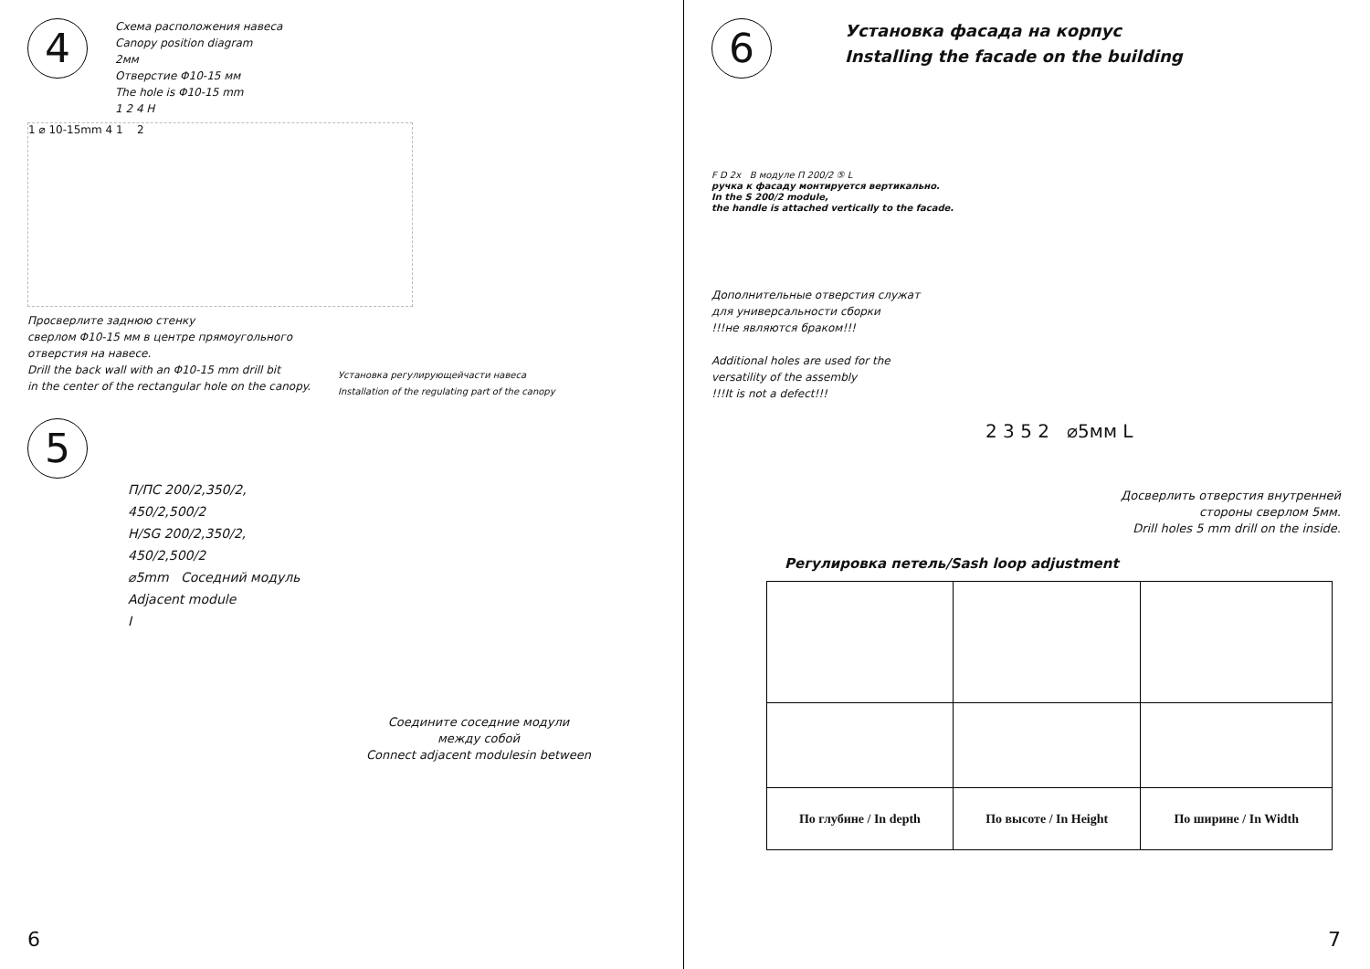4
Схема расположения навеса
Canopy position diagram
2мм
Отверстие Φ10-15 мм
The hole is Φ10-15 mm
1 2 4 H
1 ⌀ 10-15mm 4 1 2
Просверлите заднюю стенку
сверлом Φ10-15 мм в центре прямоугольного
отверстия на навесе.
Drill the back wall with an Φ10-15 mm drill bit
in the center of the rectangular hole on the canopy.
Установка регулирующейчасти навеса
Installation of the regulating part of the canopy
5
П/ПС 200/2,350/2,
450/2,500/2
H/SG 200/2,350/2,
450/2,500/2
⌀5mm Соседний модуль
Adjacent module
I
Соедините соседние модули
между собой
Connect adjacent modulesin between
6
6
Установка фасада на корпус
Installing the facade on the building
F D 2x В модуле П 200/2 ⑤ L
ручка к фасаду монтируется вертикально.
In the S 200/2 module,
the handle is attached vertically to the facade.
Дополнительные отверстия служат
для универсальности сборки
!!!не являются браком!!!
Additional holes are used for the
versatility of the assembly
!!!It is not a defect!!!
2 3 5 2 ⌀5мм L
Досверлить отверстия внутренней
стороны сверлом 5мм.
Drill holes 5 mm drill on the inside.
Регулировка петель/Sash loop adjustment
| По глубине / In depth | По высоте / In Height | По ширине / In Width |
7